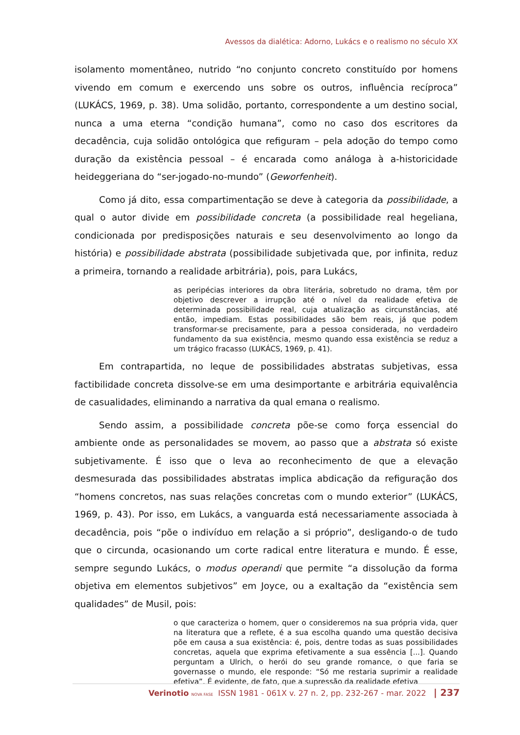Avessos da dialética: Adorno, Lukács e o realismo no século XX
isolamento momentâneo, nutrido “no conjunto concreto constituído por homens vivendo em comum e exercendo uns sobre os outros, influência recíproca” (LUKÁCS, 1969, p. 38). Uma solidão, portanto, correspondente a um destino social, nunca a uma eterna “condição humana”, como no caso dos escritores da decadência, cuja solidão ontológica que refiguram – pela adoção do tempo como duração da existência pessoal – é encarada como análoga à a-historicidade heideggeriana do “ser-jogado-no-mundo” (Geworfenheit).
Como já dito, essa compartimentação se deve à categoria da possibilidade, a qual o autor divide em possibilidade concreta (a possibilidade real hegeliana, condicionada por predisposições naturais e seu desenvolvimento ao longo da história) e possibilidade abstrata (possibilidade subjetivada que, por infinita, reduz a primeira, tornando a realidade arbitrária), pois, para Lukács,
as peripécias interiores da obra literária, sobretudo no drama, têm por objetivo descrever a irrupção até o nível da realidade efetiva de determinada possibilidade real, cuja atualização as circunstâncias, até então, impediam. Estas possibilidades são bem reais, já que podem transformar-se precisamente, para a pessoa considerada, no verdadeiro fundamento da sua existência, mesmo quando essa existência se reduz a um trágico fracasso (LUKÁCS, 1969, p. 41).
Em contrapartida, no leque de possibilidades abstratas subjetivas, essa factibilidade concreta dissolve-se em uma desimportante e arbitrária equivalência de casualidades, eliminando a narrativa da qual emana o realismo.
Sendo assim, a possibilidade concreta põe-se como força essencial do ambiente onde as personalidades se movem, ao passo que a abstrata só existe subjetivamente. É isso que o leva ao reconhecimento de que a elevação desmesurada das possibilidades abstratas implica abdicação da refiguração dos “homens concretos, nas suas relações concretas com o mundo exterior” (LUKÁCS, 1969, p. 43). Por isso, em Lukács, a vanguarda está necessariamente associada à decadência, pois “põe o indivíduo em relação a si próprio”, desligando-o de tudo que o circunda, ocasionando um corte radical entre literatura e mundo. É esse, sempre segundo Lukács, o modus operandi que permite “a dissolução da forma objetiva em elementos subjetivos” em Joyce, ou a exaltação da “existência sem qualidades” de Musil, pois:
o que caracteriza o homem, quer o consideremos na sua própria vida, quer na literatura que a reflete, é a sua escolha quando uma questão decisiva põe em causa a sua existência: é, pois, dentre todas as suas possibilidades concretas, aquela que exprima efetivamente a sua essência [...]. Quando perguntam a Ulrich, o herói do seu grande romance, o que faria se governasse o mundo, ele responde: “Só me restaria suprimir a realidade efetiva”. É evidente, de fato, que a supressão da realidade efetiva
Verinotio NOVA FASE ISSN 1981 - 061X v. 27 n. 2, pp. 232-267 - mar. 2022 | 237